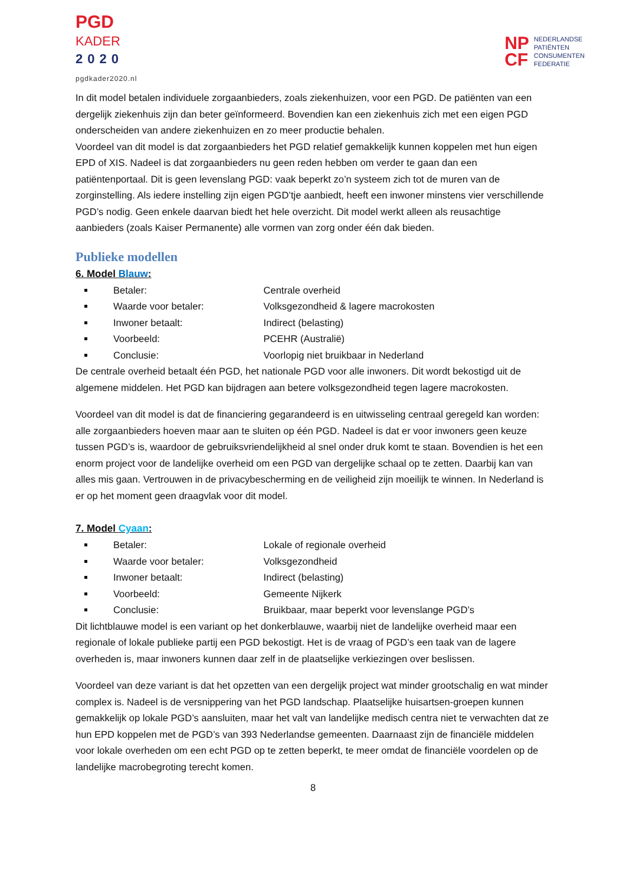PGD
KADER
2020
pgdkader2020.nl
NP
CF
NEDERLANDSE
PATIËNTEN
CONSUMENTEN
FEDERATIE
In dit model betalen individuele zorgaanbieders, zoals ziekenhuizen, voor een PGD. De patiënten van een dergelijk ziekenhuis zijn dan beter geïnformeerd. Bovendien kan een ziekenhuis zich met een eigen PGD onderscheiden van andere ziekenhuizen en zo meer productie behalen.
Voordeel van dit model is dat zorgaanbieders het PGD relatief gemakkelijk kunnen koppelen met hun eigen EPD of XIS. Nadeel is dat zorgaanbieders nu geen reden hebben om verder te gaan dan een patiëntenportaal. Dit is geen levenslang PGD: vaak beperkt zo’n systeem zich tot de muren van de zorginstelling. Als iedere instelling zijn eigen PGD’tje aanbiedt, heeft een inwoner minstens vier verschillende PGD’s nodig. Geen enkele daarvan biedt het hele overzicht. Dit model werkt alleen als reusachtige aanbieders (zoals Kaiser Permanente) alle vormen van zorg onder één dak bieden.
Publieke modellen
6. Model Blauw:
Betaler: Centrale overheid
Waarde voor betaler: Volksgezondheid & lagere macrokosten
Inwoner betaalt: Indirect (belasting)
Voorbeeld: PCEHR (Australië)
Conclusie: Voorlopig niet bruikbaar in Nederland
De centrale overheid betaalt één PGD, het nationale PGD voor alle inwoners. Dit wordt bekostigd uit de algemene middelen. Het PGD kan bijdragen aan betere volksgezondheid tegen lagere macrokosten.
Voordeel van dit model is dat de financiering gegarandeerd is en uitwisseling centraal geregeld kan worden: alle zorgaanbieders hoeven maar aan te sluiten op één PGD. Nadeel is dat er voor inwoners geen keuze tussen PGD’s is, waardoor de gebruiksvriendelijkheid al snel onder druk komt te staan. Bovendien is het een enorm project voor de landelijke overheid om een PGD van dergelijke schaal op te zetten. Daarbij kan van alles mis gaan. Vertrouwen in de privacybescherming en de veiligheid zijn moeilijk te winnen. In Nederland is er op het moment geen draagvlak voor dit model.
7. Model Cyaan:
Betaler: Lokale of regionale overheid
Waarde voor betaler: Volksgezondheid
Inwoner betaalt: Indirect (belasting)
Voorbeeld: Gemeente Nijkerk
Conclusie: Bruikbaar, maar beperkt voor levenslange PGD’s
Dit lichtblauwe model is een variant op het donkerblauwe, waarbij niet de landelijke overheid maar een regionale of lokale publieke partij een PGD bekostigt. Het is de vraag of PGD’s een taak van de lagere overheden is, maar inwoners kunnen daar zelf in de plaatselijke verkiezingen over beslissen.
Voordeel van deze variant is dat het opzetten van een dergelijk project wat minder grootschalig en wat minder complex is. Nadeel is de versnippering van het PGD landschap. Plaatselijke huisartsen-groepen kunnen gemakkelijk op lokale PGD’s aansluiten, maar het valt van landelijke medisch centra niet te verwachten dat ze hun EPD koppelen met de PGD’s van 393 Nederlandse gemeenten. Daarnaast zijn de financiële middelen voor lokale overheden om een echt PGD op te zetten beperkt, te meer omdat de financiële voordelen op de landelijke macrobegroting terecht komen.
8